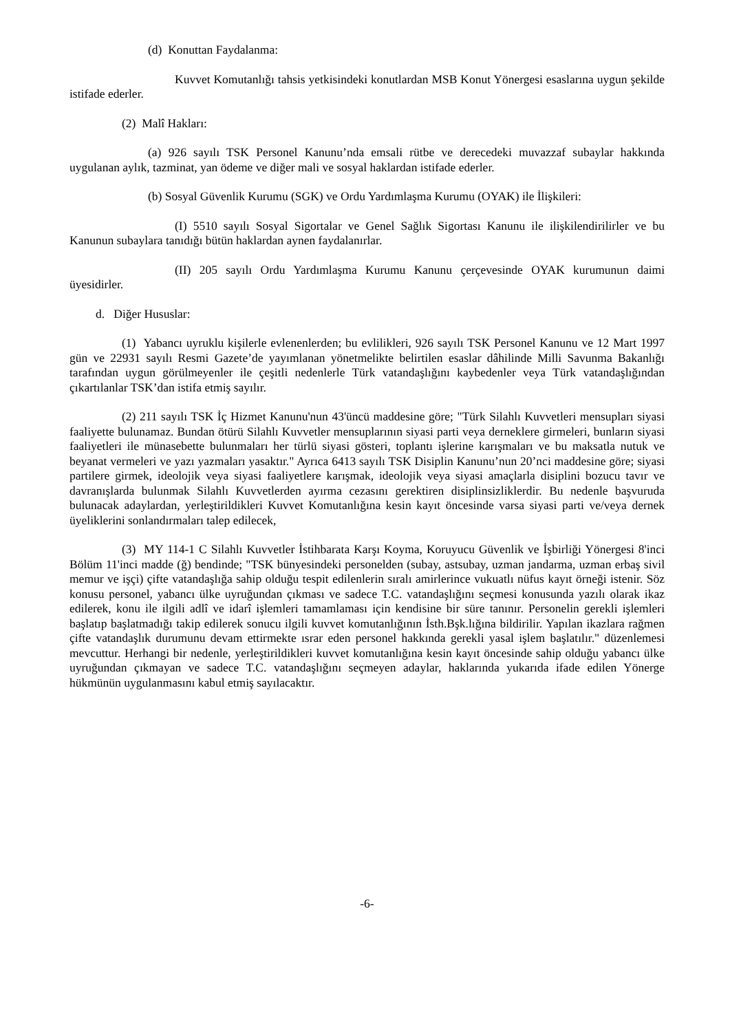(d) Konuttan Faydalanma:
Kuvvet Komutanlığı tahsis yetkisindeki konutlardan MSB Konut Yönergesi esaslarına uygun şekilde istifade ederler.
(2) Malî Hakları:
(a) 926 sayılı TSK Personel Kanunu’nda emsali rütbe ve derecedeki muvazzaf subaylar hakkında uygulanan aylık, tazminat, yan ödeme ve diğer mali ve sosyal haklardan istifade ederler.
(b) Sosyal Güvenlik Kurumu (SGK) ve Ordu Yardımlaşma Kurumu (OYAK) ile İlişkileri:
(I) 5510 sayılı Sosyal Sigortalar ve Genel Sağlık Sigortası Kanunu ile ilişkilendirilirler ve bu Kanunun subaylara tanıdığı bütün haklardan aynen faydalanırlar.
(II) 205 sayılı Ordu Yardımlaşma Kurumu Kanunu çerçevesinde OYAK kurumunun daimi üyesidirler.
d. Diğer Hususlar:
(1) Yabancı uyruklu kişilerle evlenenlerden; bu evlilikleri, 926 sayılı TSK Personel Kanunu ve 12 Mart 1997 gün ve 22931 sayılı Resmi Gazete’de yayımlanan yönetmelikte belirtilen esaslar dâhilinde Milli Savunma Bakanlığı tarafından uygun görülmeyenler ile çeşitli nedenlerle Türk vatandaşlığını kaybedenler veya Türk vatandaşlığından çıkartılanlar TSK’dan istifa etmiş sayılır.
(2) 211 sayılı TSK İç Hizmet Kanunu'nun 43'üncü maddesine göre; "Türk Silahlı Kuvvetleri mensupları siyasi faaliyette bulunamaz. Bundan ötürü Silahlı Kuvvetler mensuplarının siyasi parti veya derneklere girmeleri, bunların siyasi faaliyetleri ile münasebette bulunmaları her türlü siyasi gösteri, toplantı işlerine karışmaları ve bu maksatla nutuk ve beyanat vermeleri ve yazı yazmaları yasaktır." Ayrıca 6413 sayılı TSK Disiplin Kanunu’nun 20’nci maddesine göre; siyasi partilere girmek, ideolojik veya siyasi faaliyetlere karışmak, ideolojik veya siyasi amaçlarla disiplini bozucu tavır ve davranışlarda bulunmak Silahlı Kuvvetlerden ayırma cezasını gerektiren disiplinsizliklerdir. Bu nedenle başvuruda bulunacak adaylardan, yerleştirildikleri Kuvvet Komutanlığına kesin kayıt öncesinde varsa siyasi parti ve/veya dernek üyeliklerini sonlandırmaları talep edilecek,
(3) MY 114-1 C Silahlı Kuvvetler İstihbarata Karşı Koyma, Koruyucu Güvenlik ve İşbirliği Yönergesi 8'inci Bölüm 11'inci madde (ğ) bendinde; "TSK bünyesindeki personelden (subay, astsubay, uzman jandarma, uzman erbaş sivil memur ve işçi) çifte vatandaşlığa sahip olduğu tespit edilenlerin sıralı amirlerince vukuatlı nüfus kayıt örneği istenir. Söz konusu personel, yabancı ülke uyruğundan çıkması ve sadece T.C. vatandaşlığını seçmesi konusunda yazılı olarak ikaz edilerek, konu ile ilgili adlî ve idarî işlemleri tamamlaması için kendisine bir süre tanınır. Personelin gerekli işlemleri başlatıp başlatmadığı takip edilerek sonucu ilgili kuvvet komutanlığının İsth.Bşk.lığına bildirilir. Yapılan ikazlara rağmen çifte vatandaşlık durumunu devam ettirmekte ısrar eden personel hakkında gerekli yasal işlem başlatılır." düzenlemesi mevcuttur. Herhangi bir nedenle, yerleştirildikleri kuvvet komutanlığına kesin kayıt öncesinde sahip olduğu yabancı ülke uyruğundan çıkmayan ve sadece T.C. vatandaşlığını seçmeyen adaylar, haklarında yukarıda ifade edilen Yönerge hükmünün uygulanmasını kabul etmiş sayılacaktır.
-6-